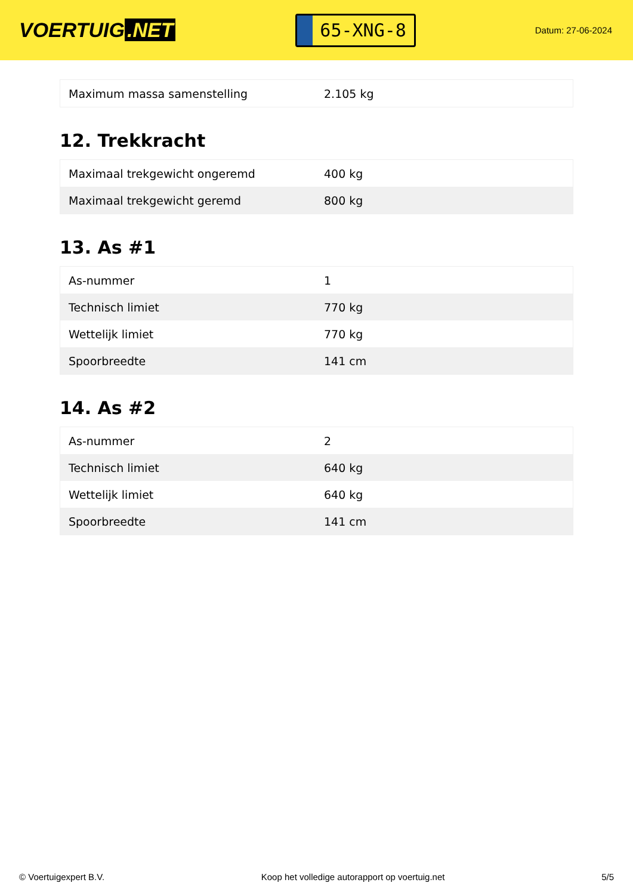VOERTUIG.NET
65-XNG-8
Datum: 27-06-2024
| Maximum massa samenstelling | 2.105 kg |
12. Trekkracht
| Maximaal trekgewicht ongeremd | 400 kg |
| Maximaal trekgewicht geremd | 800 kg |
13. As #1
| As-nummer | 1 |
| Technisch limiet | 770 kg |
| Wettelijk limiet | 770 kg |
| Spoorbreedte | 141 cm |
14. As #2
| As-nummer | 2 |
| Technisch limiet | 640 kg |
| Wettelijk limiet | 640 kg |
| Spoorbreedte | 141 cm |
© Voertuigexpert B.V. Koop het volledige autorapport op voertuig.net 5/5